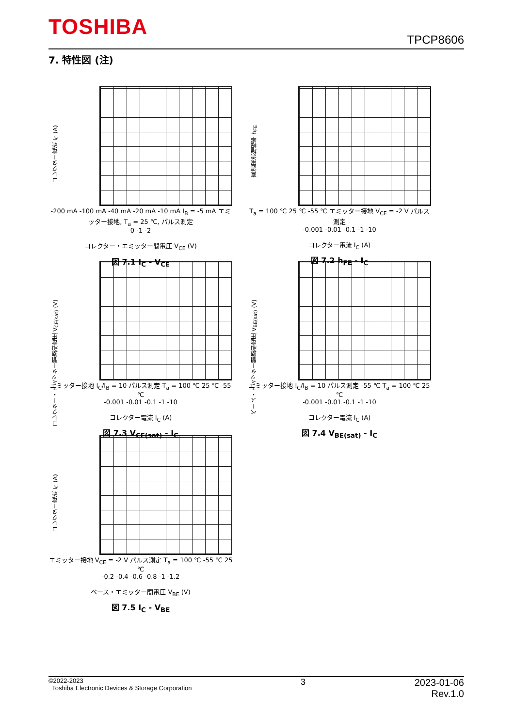TOSHIBA
TPCP8606
7. 特性図 (注)
コレクター電流 I<sub>C</sub> (A)
-200 mA -100 mA -40 mA -20 mA -10 mA I<sub>B</sub> = -5 mA エミッター接地, T<sub>a</sub> = 25 ℃, パルス測定
0 -1 -2
コレクター・エミッター間電圧 V<sub>CE</sub> (V)
図 7.1 I<sub>C</sub> - V<sub>CE</sub>
直流電流増幅率 h<sub>FE</sub>
T<sub>a</sub> = 100 ℃ 25 ℃ -55 ℃ エミッター接地 V<sub>CE</sub> = -2 V パルス測定
-0.001 -0.01 -0.1 -1 -10
コレクター電流 I<sub>C</sub> (A)
図 7.2 h<sub>FE</sub> - I<sub>C</sub>
コレクター・エミッター間飽和電圧 V<sub>CE(sat)</sub> (V)
エミッター接地 I<sub>C</sub>/I<sub>B</sub> = 10 パルス測定 T<sub>a</sub> = 100 ℃ 25 ℃ -55 ℃
-0.001 -0.01 -0.1 -1 -10
コレクター電流 I<sub>C</sub> (A)
図 7.3 V<sub>CE(sat)</sub> - I<sub>C</sub>
ベース・エミッター間飽和電圧 V<sub>BE(sat)</sub> (V)
エミッター接地 I<sub>C</sub>/I<sub>B</sub> = 10 パルス測定 -55 ℃ T<sub>a</sub> = 100 ℃ 25 ℃
-0.001 -0.01 -0.1 -1 -10
コレクター電流 I<sub>C</sub> (A)
図 7.4 V<sub>BE(sat)</sub> - I<sub>C</sub>
コレクター電流 I<sub>C</sub> (A)
エミッター接地 V<sub>CE</sub> = -2 V パルス測定 T<sub>a</sub> = 100 ℃ -55 ℃ 25 ℃
-0.2 -0.4 -0.6 -0.8 -1 -1.2
ベース・エミッター間電圧 V<sub>BE</sub> (V)
図 7.5 I<sub>C</sub> - V<sub>BE</sub>
©2022-2023
Toshiba Electronic Devices & Storage Corporation
3 2023-01-06
Rev.1.0